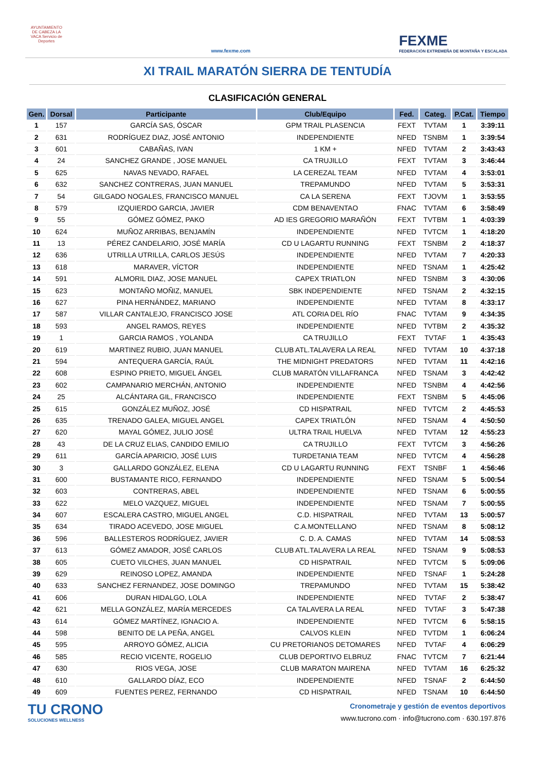AYUNTAMIENTO DE CABEZA LA VACA Servicio de Deportes
www.fexme.com
FEXME
FEDERACIÓN EXTREMEÑA DE MONTAÑA Y ESCALADA
XI TRAIL MARATÓN SIERRA DE TENTUDÍA
CLASIFICACIÓN GENERAL
| Gen. | Dorsal | Participante | Club/Equipo | Fed. | Categ. | P.Cat. | Tiempo |
| --- | --- | --- | --- | --- | --- | --- | --- |
| 1 | 157 | GARCÍA SAS, ÓSCAR | GPM TRAIL PLASENCIA | FEXT | TVTAM | 1 | 3:39:11 |
| 2 | 631 | RODRÍGUEZ DIAZ, JOSÉ ANTONIO | INDEPENDIENTE | NFED | TSNBM | 1 | 3:39:54 |
| 3 | 601 | CABAÑAS, IVAN | 1 KM + | NFED | TVTAM | 2 | 3:43:43 |
| 4 | 24 | SANCHEZ GRANDE , JOSE MANUEL | CA TRUJILLO | FEXT | TVTAM | 3 | 3:46:44 |
| 5 | 625 | NAVAS NEVADO, RAFAEL | LA CEREZAL TEAM | NFED | TVTAM | 4 | 3:53:01 |
| 6 | 632 | SANCHEZ CONTRERAS, JUAN MANUEL | TREPAMUNDO | NFED | TVTAM | 5 | 3:53:31 |
| 7 | 54 | GILGADO NOGALES, FRANCISCO MANUEL | CA LA SERENA | FEXT | TJOVM | 1 | 3:53:55 |
| 8 | 579 | IZQUIERDO GARCIA, JAVIER | CDM BENAVENTAO | FNAC | TVTAM | 6 | 3:58:49 |
| 9 | 55 | GÓMEZ GÓMEZ, PAKO | AD IES GREGORIO MARAÑÓN | FEXT | TVTBM | 1 | 4:03:39 |
| 10 | 624 | MUÑOZ ARRIBAS, BENJAMÍN | INDEPENDIENTE | NFED | TVTCM | 1 | 4:18:20 |
| 11 | 13 | PÉREZ CANDELARIO, JOSÉ MARÍA | CD U LAGARTU RUNNING | FEXT | TSNBM | 2 | 4:18:37 |
| 12 | 636 | UTRILLA UTRILLA, CARLOS JESÚS | INDEPENDIENTE | NFED | TVTAM | 7 | 4:20:33 |
| 13 | 618 | MARAVER, VÍCTOR | INDEPENDIENTE | NFED | TSNAM | 1 | 4:25:42 |
| 14 | 591 | ALMORIL DIAZ, JOSE MANUEL | CAPEX TRIATLON | NFED | TSNBM | 3 | 4:30:06 |
| 15 | 623 | MONTAÑO MOÑIZ, MANUEL | SBK INDEPENDIENTE | NFED | TSNAM | 2 | 4:32:15 |
| 16 | 627 | PINA HERNÁNDEZ, MARIANO | INDEPENDIENTE | NFED | TVTAM | 8 | 4:33:17 |
| 17 | 587 | VILLAR CANTALEJO, FRANCISCO JOSE | ATL CORIA DEL RÍO | FNAC | TVTAM | 9 | 4:34:35 |
| 18 | 593 | ANGEL RAMOS, REYES | INDEPENDIENTE | NFED | TVTBM | 2 | 4:35:32 |
| 19 | 1 | GARCIA RAMOS , YOLANDA | CA TRUJILLO | FEXT | TVTAF | 1 | 4:35:43 |
| 20 | 619 | MARTINEZ RUBIO, JUAN MANUEL | CLUB ATL.TALAVERA LA REAL | NFED | TVTAM | 10 | 4:37:18 |
| 21 | 594 | ANTEQUERA GARCÍA, RAÚL | THE MIDNIGHT PREDATORS | NFED | TVTAM | 11 | 4:42:16 |
| 22 | 608 | ESPINO PRIETO, MIGUEL ÁNGEL | CLUB MARATÓN VILLAFRANCA | NFED | TSNAM | 3 | 4:42:42 |
| 23 | 602 | CAMPANARIO MERCHÁN, ANTONIO | INDEPENDIENTE | NFED | TSNBM | 4 | 4:42:56 |
| 24 | 25 | ALCÁNTARA GIL, FRANCISCO | INDEPENDIENTE | FEXT | TSNBM | 5 | 4:45:06 |
| 25 | 615 | GONZÁLEZ MUÑOZ, JOSÉ | CD HISPATRAIL | NFED | TVTCM | 2 | 4:45:53 |
| 26 | 635 | TRENADO GALEA, MIGUEL ANGEL | CAPEX TRIATLÓN | NFED | TSNAM | 4 | 4:50:50 |
| 27 | 620 | MAYAL GÓMEZ, JULIO JOSÉ | ULTRA TRAIL HUELVA | NFED | TVTAM | 12 | 4:55:23 |
| 28 | 43 | DE LA CRUZ ELIAS, CANDIDO EMILIO | CA TRUJILLO | FEXT | TVTCM | 3 | 4:56:26 |
| 29 | 611 | GARCÍA APARICIO, JOSÉ LUIS | TURDETANIA TEAM | NFED | TVTCM | 4 | 4:56:28 |
| 30 | 3 | GALLARDO GONZÁLEZ, ELENA | CD U LAGARTU RUNNING | FEXT | TSNBF | 1 | 4:56:46 |
| 31 | 600 | BUSTAMANTE RICO, FERNANDO | INDEPENDIENTE | NFED | TSNAM | 5 | 5:00:54 |
| 32 | 603 | CONTRERAS, ABEL | INDEPENDIENTE | NFED | TSNAM | 6 | 5:00:55 |
| 33 | 622 | MELO VAZQUEZ, MIGUEL | INDEPENDIENTE | NFED | TSNAM | 7 | 5:00:55 |
| 34 | 607 | ESCALERA CASTRO, MIGUEL ANGEL | C.D. HISPATRAIL | NFED | TVTAM | 13 | 5:00:57 |
| 35 | 634 | TIRADO ACEVEDO, JOSE MIGUEL | C.A.MONTELLANO | NFED | TSNAM | 8 | 5:08:12 |
| 36 | 596 | BALLESTEROS RODRÍGUEZ, JAVIER | C. D. A. CAMAS | NFED | TVTAM | 14 | 5:08:53 |
| 37 | 613 | GÓMEZ AMADOR, JOSÉ CARLOS | CLUB ATL.TALAVERA LA REAL | NFED | TSNAM | 9 | 5:08:53 |
| 38 | 605 | CUETO VILCHES, JUAN MANUEL | CD HISPATRAIL | NFED | TVTCM | 5 | 5:09:06 |
| 39 | 629 | REINOSO LOPEZ, AMANDA | INDEPENDIENTE | NFED | TSNAF | 1 | 5:24:28 |
| 40 | 633 | SANCHEZ FERNANDEZ, JOSE DOMINGO | TREPAMUNDO | NFED | TVTAM | 15 | 5:38:42 |
| 41 | 606 | DURAN HIDALGO, LOLA | INDEPENDIENTE | NFED | TVTAF | 2 | 5:38:47 |
| 42 | 621 | MELLA GONZÁLEZ, MARÍA MERCEDES | CA TALAVERA LA REAL | NFED | TVTAF | 3 | 5:47:38 |
| 43 | 614 | GÓMEZ MARTÍNEZ, IGNACIO A. | INDEPENDIENTE | NFED | TVTCM | 6 | 5:58:15 |
| 44 | 598 | BENITO DE LA PEÑA, ANGEL | CALVOS KLEIN | NFED | TVTDM | 1 | 6:06:24 |
| 45 | 595 | ARROYO GÓMEZ, ALICIA | CU PRETORIANOS DETOMARES | NFED | TVTAF | 4 | 6:06:29 |
| 46 | 585 | RECIO VICENTE, ROGELIO | CLUB DEPORTIVO ELBRUZ | FNAC | TVTCM | 7 | 6:21:44 |
| 47 | 630 | RIOS VEGA, JOSE | CLUB MARATON MAIRENA | NFED | TVTAM | 16 | 6:25:32 |
| 48 | 610 | GALLARDO DÍAZ, ECO | INDEPENDIENTE | NFED | TSNAF | 2 | 6:44:50 |
| 49 | 609 | FUENTES PEREZ, FERNANDO | CD HISPATRAIL | NFED | TSNAM | 10 | 6:44:50 |
TU CRONO
SOLUCIONES WELLNESS
Cronometraje y gestión de eventos deportivos
www.tucrono.com · info@tucrono.com · 630.197.876